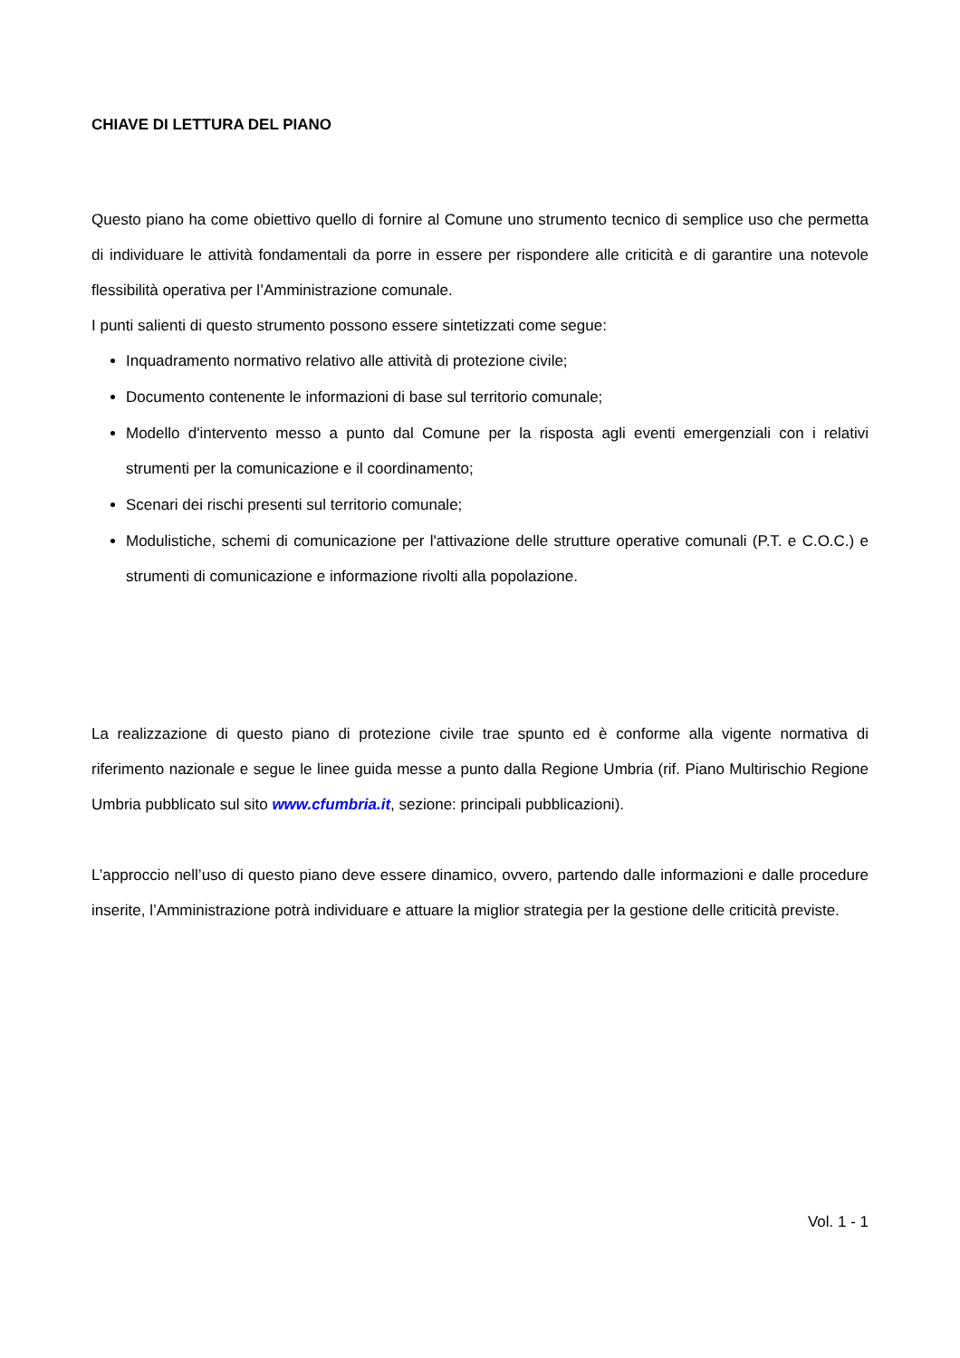CHIAVE DI LETTURA DEL PIANO
Questo piano ha come obiettivo quello di fornire al Comune uno strumento tecnico di semplice uso che permetta di individuare le attività fondamentali da porre in essere per rispondere alle criticità e di garantire una notevole flessibilità operativa per l’Amministrazione comunale.
I punti salienti di questo strumento possono essere sintetizzati come segue:
Inquadramento normativo relativo alle attività di protezione civile;
Documento contenente le informazioni di base sul territorio comunale;
Modello d'intervento messo a punto dal Comune per la risposta agli eventi emergenziali con i relativi strumenti per la comunicazione e il coordinamento;
Scenari dei rischi presenti sul territorio comunale;
Modulistiche, schemi di comunicazione per l'attivazione delle strutture operative comunali (P.T. e C.O.C.) e strumenti di comunicazione e informazione rivolti alla popolazione.
La realizzazione di questo piano di protezione civile trae spunto ed è conforme alla vigente normativa di riferimento nazionale e segue le linee guida messe a punto dalla Regione Umbria (rif. Piano Multirischio Regione Umbria pubblicato sul sito www.cfumbria.it, sezione: principali pubblicazioni).
L’approccio nell’uso di questo piano deve essere dinamico, ovvero, partendo dalle informazioni e dalle procedure inserite, l’Amministrazione potrà individuare e attuare la miglior strategia per la gestione delle criticità previste.
Vol. 1 - 1